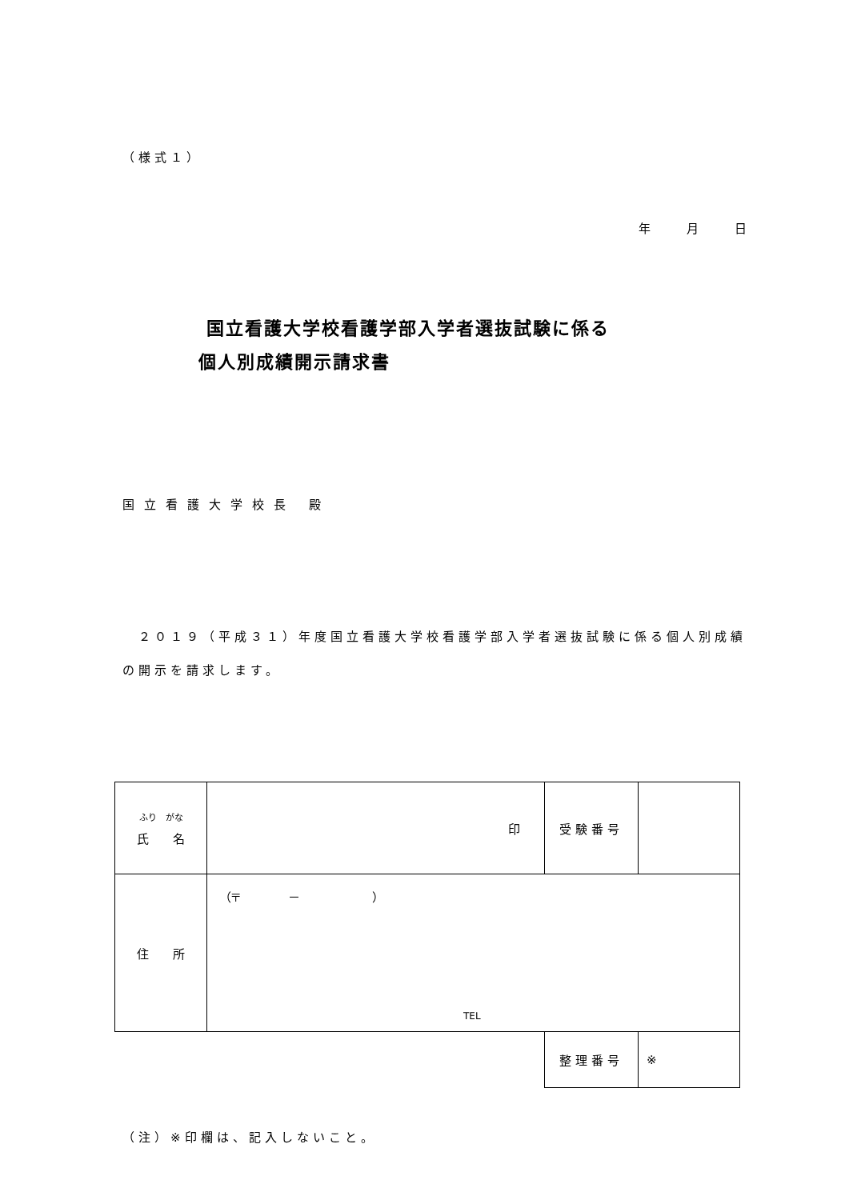（様式１）
年　　　月　　　日
国立看護大学校看護学部入学者選抜試験に係る
個人別成績開示請求書
国立看護大学校長 殿
　２０１９（平成３１）年度国立看護大学校看護学部入学者選抜試験に係る個人別成績の開示を請求します。
| ふり がな 氏 名 | 印 | 受験番号 | |
| 住 所 | （〒 － ） TEL | | |
| | | 整理番号 | ※ |
（注）※印欄は、記入しないこと。